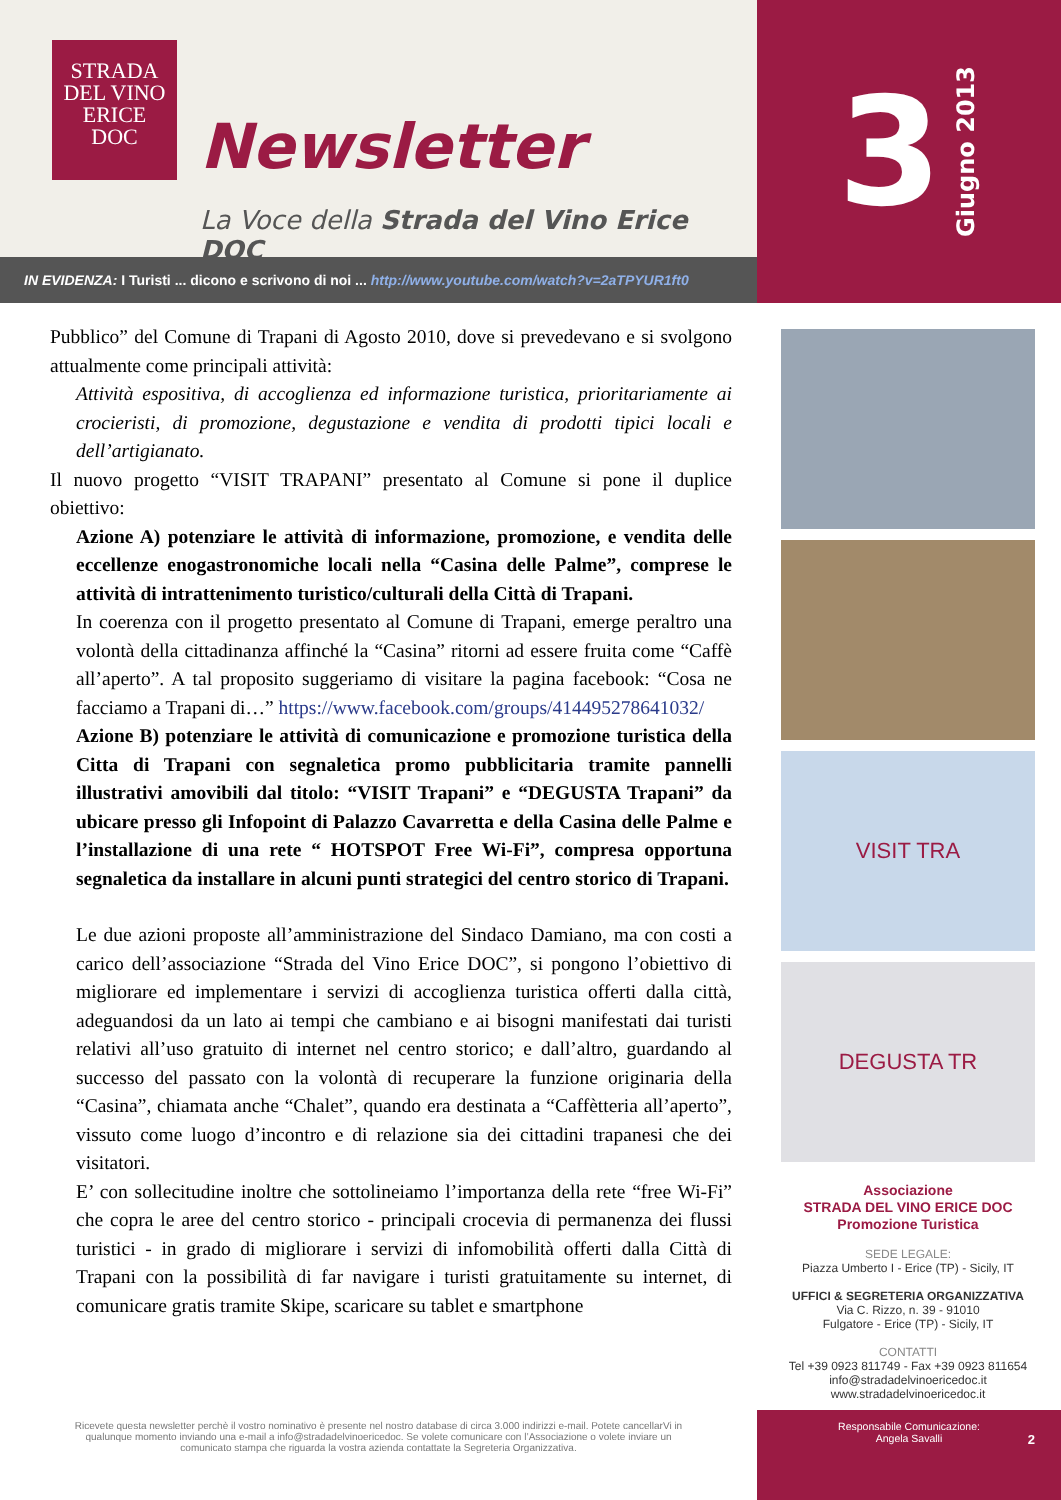STRADA
DEL VINO
ERICE
DOC
Newsletter
La Voce della Strada del Vino Erice DOC
IN EVIDENZA: I Turisti ... dicono e scrivono di noi ... http://www.youtube.com/watch?v=2aTPYUR1ft0
3 Giugno 2013
Pubblico” del Comune di Trapani di Agosto 2010, dove si prevedevano e si svolgono attualmente come principali attività:
Attività espositiva, di accoglienza ed informazione turistica, prioritariamente ai crocieristi, di promozione, degustazione e vendita di prodotti tipici locali e dell’artigianato.
Il nuovo progetto “VISIT TRAPANI” presentato al Comune si pone il duplice obiettivo:
Azione A) potenziare le attività di informazione, promozione, e vendita delle eccellenze enogastronomiche locali nella “Casina delle Palme”, comprese le attività di intrattenimento turistico/culturali della Città di Trapani.
In coerenza con il progetto presentato al Comune di Trapani, emerge peraltro una volontà della cittadinanza affinché la “Casina” ritorni ad essere fruita come “Caffè all’aperto”. A tal proposito suggeriamo di visitare la pagina facebook: “Cosa ne facciamo a Trapani di…” https://www.facebook.com/groups/414495278641032/
Azione B) potenziare le attività di comunicazione e promozione turistica della Citta di Trapani con segnaletica promo pubblicitaria tramite pannelli illustrativi amovibili dal titolo: “VISIT Trapani” e “DEGUSTA Trapani” da ubicare presso gli Infopoint di Palazzo Cavarretta e della Casina delle Palme e l’installazione di una rete “ HOTSPOT Free Wi-Fi”, compresa opportuna segnaletica da installare in alcuni punti strategici del centro storico di Trapani.
Le due azioni proposte all’amministrazione del Sindaco Damiano, ma con costi a carico dell’associazione “Strada del Vino Erice DOC”, si pongono l’obiettivo di migliorare ed implementare i servizi di accoglienza turistica offerti dalla città, adeguandosi da un lato ai tempi che cambiano e ai bisogni manifestati dai turisti relativi all’uso gratuito di internet nel centro storico; e dall’altro, guardando al successo del passato con la volontà di recuperare la funzione originaria della “Casina”, chiamata anche “Chalet”, quando era destinata a “Caffètteria all’aperto”, vissuto come luogo d’incontro e di relazione sia dei cittadini trapanesi che dei visitatori.
E’ con sollecitudine inoltre che sottolineiamo l’importanza della rete “free Wi-Fi” che copra le aree del centro storico - principali crocevia di permanenza dei flussi turistici - in grado di migliorare i servizi di infomobilità offerti dalla Città di Trapani con la possibilità di far navigare i turisti gratuitamente su internet, di comunicare gratis tramite Skipe, scaricare su tablet e smartphone
VISIT TRA
DEGUSTA TR
Associazione
STRADA DEL VINO ERICE DOC
Promozione Turistica
SEDE LEGALE:
Piazza Umberto I - Erice (TP) - Sicily, IT
UFFICI & SEGRETERIA ORGANIZZATIVA
Via C. Rizzo, n. 39 - 91010
Fulgatore - Erice (TP) - Sicily, IT
CONTATTI
Tel +39 0923 811749 - Fax +39 0923 811654
info@stradadelvinoericedoc.it
www.stradadelvinoericedoc.it
Ricevete questa newsletter perchè il vostro nominativo è presente nel nostro database di circa 3.000 indirizzi e-mail. Potete cancellarVi in qualunque momento inviando una e-mail a info@stradadelvinoericedoc. Se volete comunicare con l’Associazione o volete inviare un comunicato stampa che riguarda la vostra azienda contattate la Segreteria Organizzativa.
Responsabile Comunicazione:
Angela Savalli
2